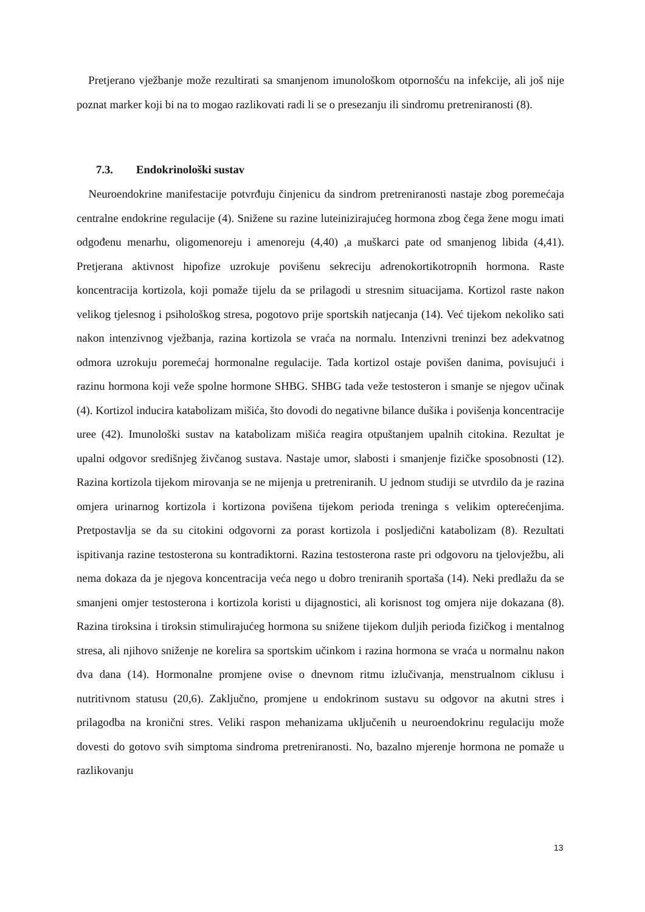Pretjerano vježbanje može rezultirati sa smanjenom imunološkom otpornošću na infekcije, ali još nije poznat marker koji bi na to mogao razlikovati radi li se o presezanju ili sindromu pretreniranosti (8).
7.3. Endokrinološki sustav
Neuroendokrine manifestacije potvrđuju činjenicu da sindrom pretreniranosti nastaje zbog poremećaja centralne endokrine regulacije (4). Snižene su razine luteinizirajućeg hormona zbog čega žene mogu imati odgođenu menarhu, oligomenoreju i amenoreju (4,40) ,a muškarci pate od smanjenog libida (4,41). Pretjerana aktivnost hipofize uzrokuje povišenu sekreciju adrenokortikotropnih hormona. Raste koncentracija kortizola, koji pomaže tijelu da se prilagodi u stresnim situacijama. Kortizol raste nakon velikog tjelesnog i psihološkog stresa, pogotovo prije sportskih natjecanja (14). Već tijekom nekoliko sati nakon intenzivnog vježbanja, razina kortizola se vraća na normalu. Intenzivni treninzi bez adekvatnog odmora uzrokuju poremećaj hormonalne regulacije. Tada kortizol ostaje povišen danima, povisujući i razinu hormona koji veže spolne hormone SHBG. SHBG tada veže testosteron i smanje se njegov učinak (4). Kortizol inducira katabolizam mišića, što dovodi do negativne bilance dušika i povišenja koncentracije uree (42). Imunološki sustav na katabolizam mišića reagira otpuštanjem upalnih citokina. Rezultat je upalni odgovor središnjeg živčanog sustava. Nastaje umor, slabosti i smanjenje fizičke sposobnosti (12). Razina kortizola tijekom mirovanja se ne mijenja u pretreniranih. U jednom studiji se utvrdilo da je razina omjera urinarnog kortizola i kortizona povišena tijekom perioda treninga s velikim opterećenjima. Pretpostavlja se da su citokini odgovorni za porast kortizola i posljedični katabolizam (8). Rezultati ispitivanja razine testosterona su kontradiktorni. Razina testosterona raste pri odgovoru na tjelovježbu, ali nema dokaza da je njegova koncentracija veća nego u dobro treniranih sportaša (14). Neki predlažu da se smanjeni omjer testosterona i kortizola koristi u dijagnostici, ali korisnost tog omjera nije dokazana (8). Razina tiroksina i tiroksin stimulirajućeg hormona su snižene tijekom duljih perioda fizičkog i mentalnog stresa, ali njihovo sniženje ne korelira sa sportskim učinkom i razina hormona se vraća u normalnu nakon dva dana (14). Hormonalne promjene ovise o dnevnom ritmu izlučivanja, menstrualnom ciklusu i nutritivnom statusu (20,6). Zaključno, promjene u endokrinom sustavu su odgovor na akutni stres i prilagodba na kronični stres. Veliki raspon mehanizama uključenih u neuroendokrinu regulaciju može dovesti do gotovo svih simptoma sindroma pretreniranosti. No, bazalno mjerenje hormona ne pomaže u razlikovanju
13